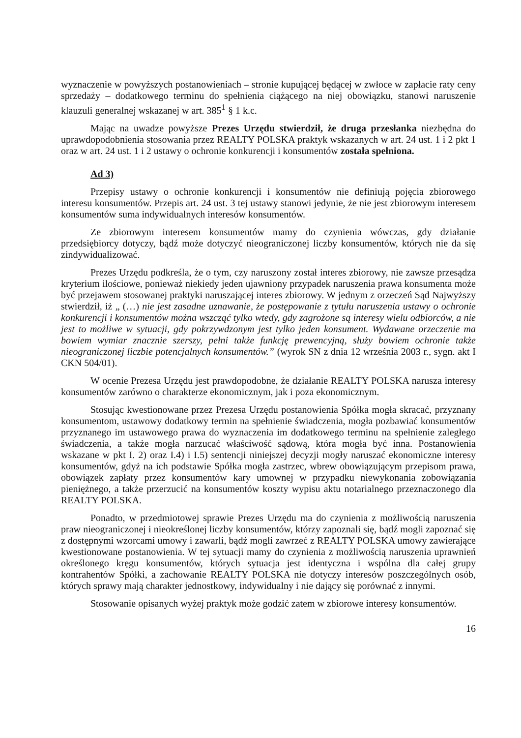wyznaczenie w powyższych postanowieniach – stronie kupującej będącej w zwłoce w zapłacie raty ceny sprzedaży – dodatkowego terminu do spełnienia ciążącego na niej obowiązku, stanowi naruszenie klauzuli generalnej wskazanej w art. 385<sup>1</sup> § 1 k.c.
Mając na uwadze powyższe Prezes Urzędu stwierdził, że druga przesłanka niezbędna do uprawdopodobnienia stosowania przez REALTY POLSKA praktyk wskazanych w art. 24 ust. 1 i 2 pkt 1 oraz w art. 24 ust. 1 i 2 ustawy o ochronie konkurencji i konsumentów została spełniona.
Ad 3)
Przepisy ustawy o ochronie konkurencji i konsumentów nie definiują pojęcia zbiorowego interesu konsumentów. Przepis art. 24 ust. 3 tej ustawy stanowi jedynie, że nie jest zbiorowym interesem konsumentów suma indywidualnych interesów konsumentów.
Ze zbiorowym interesem konsumentów mamy do czynienia wówczas, gdy działanie przedsiębiorcy dotyczy, bądź może dotyczyć nieograniczonej liczby konsumentów, których nie da się zindywidualizować.
Prezes Urzędu podkreśla, że o tym, czy naruszony został interes zbiorowy, nie zawsze przesądza kryterium ilościowe, ponieważ niekiedy jeden ujawniony przypadek naruszenia prawa konsumenta może być przejawem stosowanej praktyki naruszającej interes zbiorowy. W jednym z orzeczeń Sąd Najwyższy stwierdził, iż „ (…) nie jest zasadne uznawanie, że postępowanie z tytułu naruszenia ustawy o ochronie konkurencji i konsumentów można wszcząć tylko wtedy, gdy zagrożone są interesy wielu odbiorców, a nie jest to możliwe w sytuacji, gdy pokrzywdzonym jest tylko jeden konsument. Wydawane orzeczenie ma bowiem wymiar znacznie szerszy, pełni także funkcję prewencyjną, służy bowiem ochronie także nieograniczonej liczbie potencjalnych konsumentów.” (wyrok SN z dnia 12 września 2003 r., sygn. akt I CKN 504/01).
W ocenie Prezesa Urzędu jest prawdopodobne, że działanie REALTY POLSKA narusza interesy konsumentów zarówno o charakterze ekonomicznym, jak i poza ekonomicznym.
Stosując kwestionowane przez Prezesa Urzędu postanowienia Spółka mogła skracać, przyznany konsumentom, ustawowy dodatkowy termin na spełnienie świadczenia, mogła pozbawiać konsumentów przyznanego im ustawowego prawa do wyznaczenia im dodatkowego terminu na spełnienie zaległego świadczenia, a także mogła narzucać właściwość sądową, która mogła być inna. Postanowienia wskazane w pkt I. 2) oraz I.4) i I.5) sentencji niniejszej decyzji mogły naruszać ekonomiczne interesy konsumentów, gdyż na ich podstawie Spółka mogła zastrzec, wbrew obowiązującym przepisom prawa, obowiązek zapłaty przez konsumentów kary umownej w przypadku niewykonania zobowiązania pieniężnego, a także przerzucić na konsumentów koszty wypisu aktu notarialnego przeznaczonego dla REALTY POLSKA.
Ponadto, w przedmiotowej sprawie Prezes Urzędu ma do czynienia z możliwością naruszenia praw nieograniczonej i nieokreślonej liczby konsumentów, którzy zapoznali się, bądź mogli zapoznać się z dostępnymi wzorcami umowy i zawarli, bądź mogli zawrzeć z REALTY POLSKA umowy zawierające kwestionowane postanowienia. W tej sytuacji mamy do czynienia z możliwością naruszenia uprawnień określonego kręgu konsumentów, których sytuacja jest identyczna i wspólna dla całej grupy kontrahentów Spółki, a zachowanie REALTY POLSKA nie dotyczy interesów poszczególnych osób, których sprawy mają charakter jednostkowy, indywidualny i nie dający się porównać z innymi.
Stosowanie opisanych wyżej praktyk może godzić zatem w zbiorowe interesy konsumentów.
16